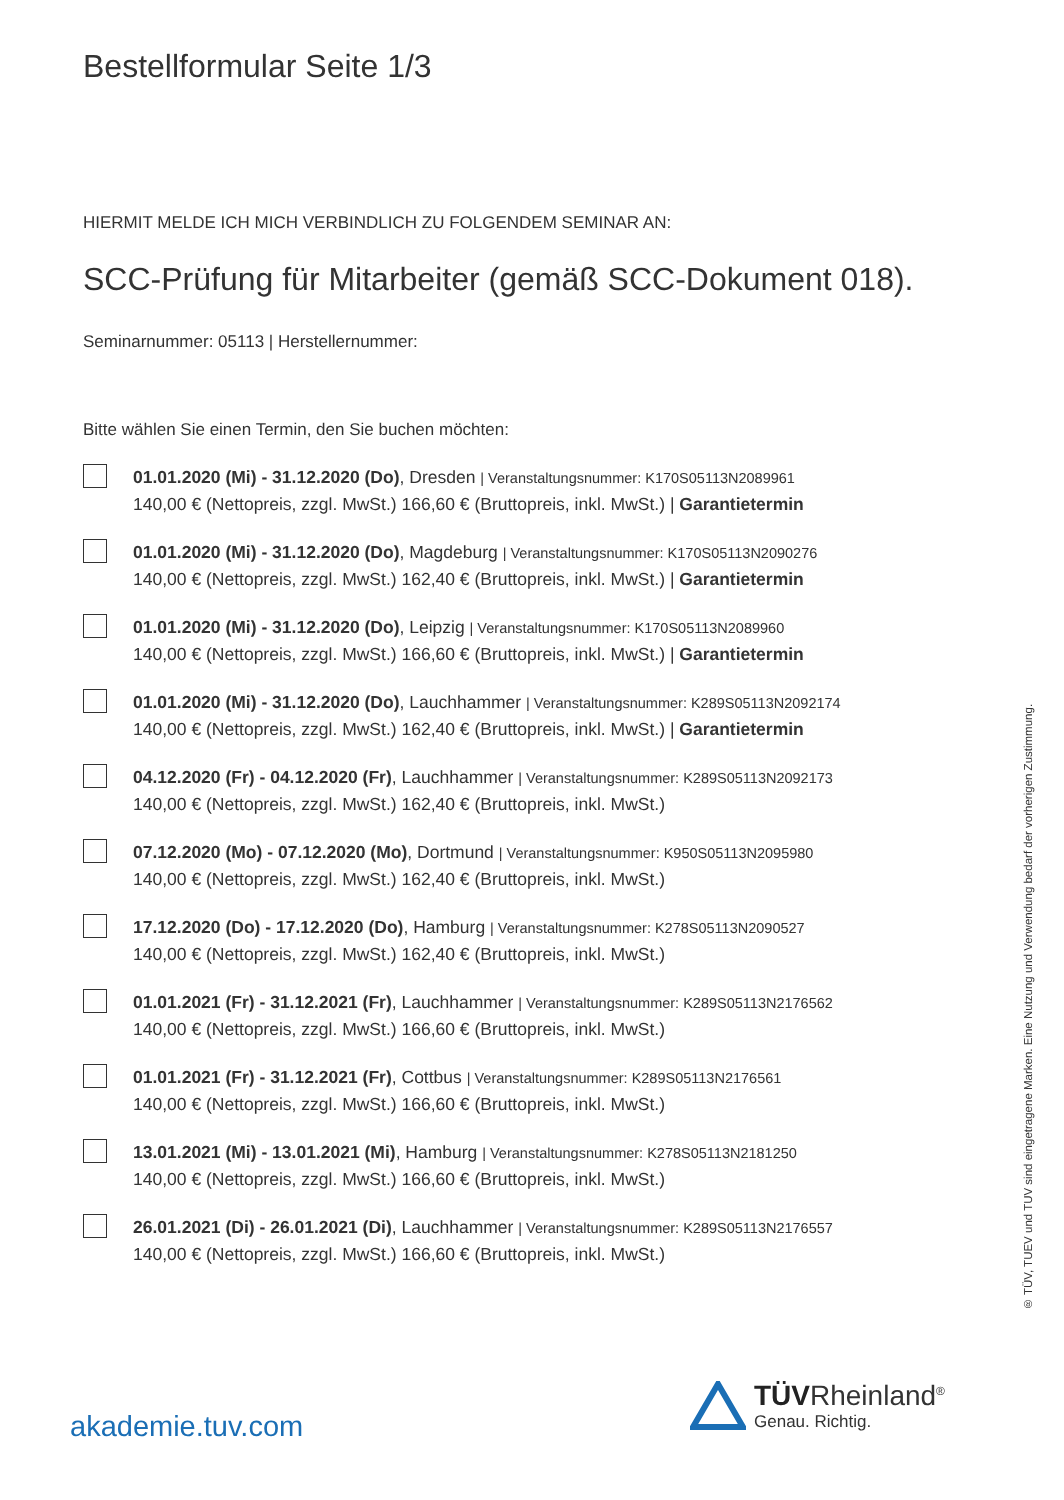Bestellformular Seite 1/3
HIERMIT MELDE ICH MICH VERBINDLICH ZU FOLGENDEM SEMINAR AN:
SCC-Prüfung für Mitarbeiter (gemäß SCC-Dokument 018).
Seminarnummer: 05113 | Herstellernummer:
Bitte wählen Sie einen Termin, den Sie buchen möchten:
01.01.2020 (Mi) - 31.12.2020 (Do), Dresden | Veranstaltungsnummer: K170S05113N2089961
140,00 € (Nettopreis, zzgl. MwSt.) 166,60 € (Bruttopreis, inkl. MwSt.) | Garantietermin
01.01.2020 (Mi) - 31.12.2020 (Do), Magdeburg | Veranstaltungsnummer: K170S05113N2090276
140,00 € (Nettopreis, zzgl. MwSt.) 162,40 € (Bruttopreis, inkl. MwSt.) | Garantietermin
01.01.2020 (Mi) - 31.12.2020 (Do), Leipzig | Veranstaltungsnummer: K170S05113N2089960
140,00 € (Nettopreis, zzgl. MwSt.) 166,60 € (Bruttopreis, inkl. MwSt.) | Garantietermin
01.01.2020 (Mi) - 31.12.2020 (Do), Lauchhammer | Veranstaltungsnummer: K289S05113N2092174
140,00 € (Nettopreis, zzgl. MwSt.) 162,40 € (Bruttopreis, inkl. MwSt.) | Garantietermin
04.12.2020 (Fr) - 04.12.2020 (Fr), Lauchhammer | Veranstaltungsnummer: K289S05113N2092173
140,00 € (Nettopreis, zzgl. MwSt.) 162,40 € (Bruttopreis, inkl. MwSt.)
07.12.2020 (Mo) - 07.12.2020 (Mo), Dortmund | Veranstaltungsnummer: K950S05113N2095980
140,00 € (Nettopreis, zzgl. MwSt.) 162,40 € (Bruttopreis, inkl. MwSt.)
17.12.2020 (Do) - 17.12.2020 (Do), Hamburg | Veranstaltungsnummer: K278S05113N2090527
140,00 € (Nettopreis, zzgl. MwSt.) 162,40 € (Bruttopreis, inkl. MwSt.)
01.01.2021 (Fr) - 31.12.2021 (Fr), Lauchhammer | Veranstaltungsnummer: K289S05113N2176562
140,00 € (Nettopreis, zzgl. MwSt.) 166,60 € (Bruttopreis, inkl. MwSt.)
01.01.2021 (Fr) - 31.12.2021 (Fr), Cottbus | Veranstaltungsnummer: K289S05113N2176561
140,00 € (Nettopreis, zzgl. MwSt.) 166,60 € (Bruttopreis, inkl. MwSt.)
13.01.2021 (Mi) - 13.01.2021 (Mi), Hamburg | Veranstaltungsnummer: K278S05113N2181250
140,00 € (Nettopreis, zzgl. MwSt.) 166,60 € (Bruttopreis, inkl. MwSt.)
26.01.2021 (Di) - 26.01.2021 (Di), Lauchhammer | Veranstaltungsnummer: K289S05113N2176557
140,00 € (Nettopreis, zzgl. MwSt.) 166,60 € (Bruttopreis, inkl. MwSt.)
® TÜV, TUEV und TUV sind eingetragene Marken. Eine Nutzung und Verwendung bedarf der vorherigen Zustimmung.
akademie.tuv.com
TÜV Rheinland<sup>®</sup>
Genau. Richtig.